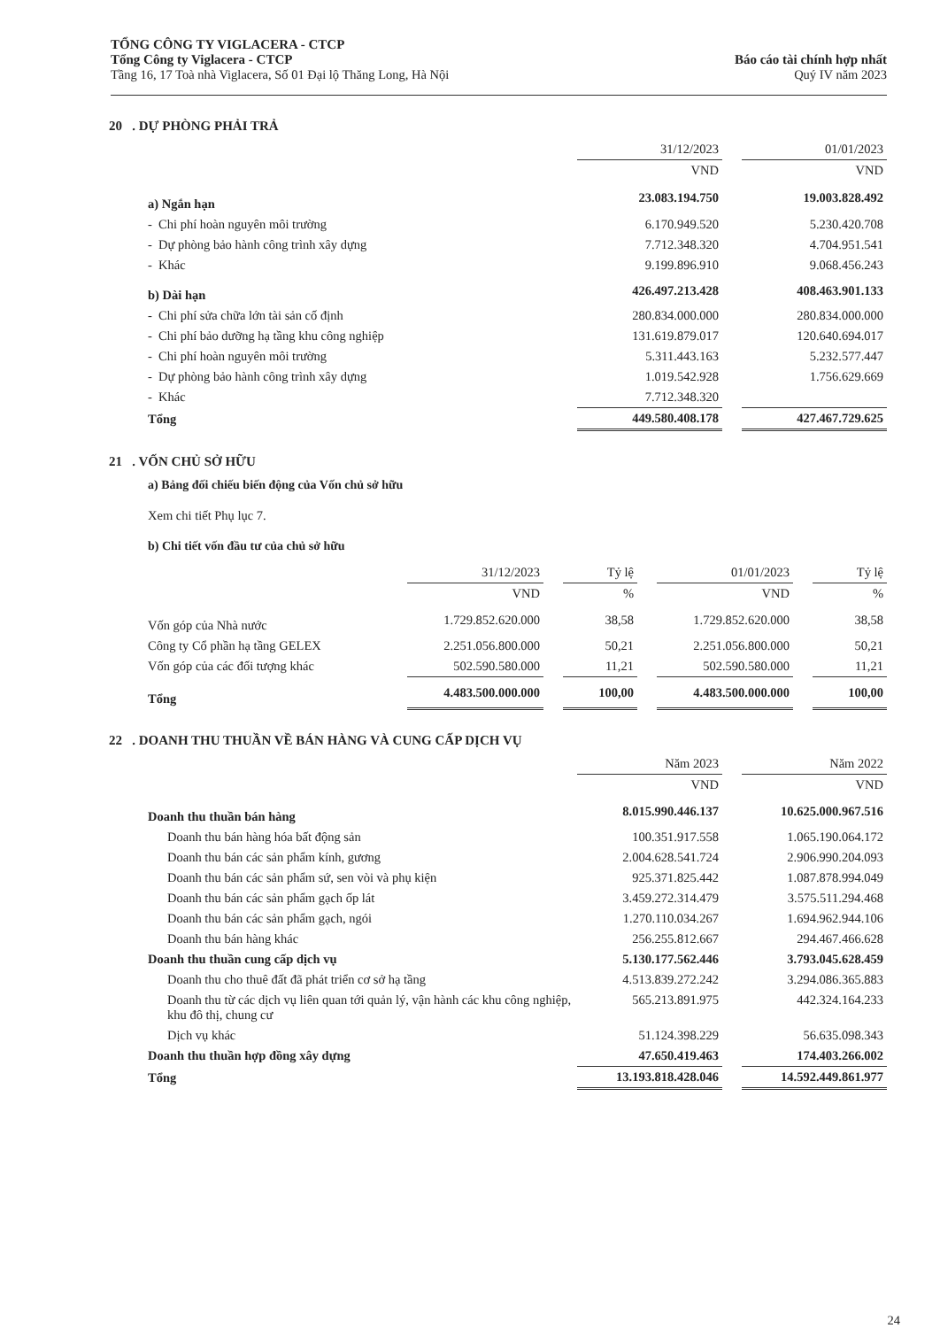TỔNG CÔNG TY VIGLACERA - CTCP
Tổng Công ty Viglacera - CTCP
Tầng 16, 17 Toà nhà Viglacera, Số 01 Đại lộ Thăng Long, Hà Nội
Báo cáo tài chính hợp nhất
Quý IV năm 2023
20 . DỰ PHÒNG PHẢI TRẢ
| | 31/12/2023 | | 01/01/2023 |
| --- | --- | --- | --- |
| | VND | | VND |
| a) Ngắn hạn | 23.083.194.750 | | 19.003.828.492 |
| - Chi phí hoàn nguyên môi trường | 6.170.949.520 | | 5.230.420.708 |
| - Dự phòng bảo hành công trình xây dựng | 7.712.348.320 | | 4.704.951.541 |
| - Khác | 9.199.896.910 | | 9.068.456.243 |
| b) Dài hạn | 426.497.213.428 | | 408.463.901.133 |
| - Chi phí sửa chữa lớn tài sản cố định | 280.834.000.000 | | 280.834.000.000 |
| - Chi phí bảo dưỡng hạ tầng khu công nghiệp | 131.619.879.017 | | 120.640.694.017 |
| - Chi phí hoàn nguyên môi trường | 5.311.443.163 | | 5.232.577.447 |
| - Dự phòng bảo hành công trình xây dựng | 1.019.542.928 | | 1.756.629.669 |
| - Khác | 7.712.348.320 | | |
| Tổng | 449.580.408.178 | | 427.467.729.625 |
21 . VỐN CHỦ SỞ HỮU
a) Bảng đối chiếu biến động của Vốn chủ sở hữu
Xem chi tiết Phụ lục 7.
b) Chi tiết vốn đầu tư của chủ sở hữu
| | 31/12/2023 | | Tỷ lệ | | 01/01/2023 | | Tỷ lệ |
| --- | --- | --- | --- | --- | --- | --- | --- |
| | VND | | % | | VND | | % |
| Vốn góp của Nhà nước | 1.729.852.620.000 | | 38,58 | | 1.729.852.620.000 | | 38,58 |
| Công ty Cổ phần hạ tầng GELEX | 2.251.056.800.000 | | 50,21 | | 2.251.056.800.000 | | 50,21 |
| Vốn góp của các đối tượng khác | 502.590.580.000 | | 11,21 | | 502.590.580.000 | | 11,21 |
| Tổng | 4.483.500.000.000 | | 100,00 | | 4.483.500.000.000 | | 100,00 |
22 . DOANH THU THUẦN VỀ BÁN HÀNG VÀ CUNG CẤP DỊCH VỤ
| | Năm 2023 | | Năm 2022 |
| --- | --- | --- | --- |
| | VND | | VND |
| Doanh thu thuần bán hàng | 8.015.990.446.137 | | 10.625.000.967.516 |
| Doanh thu bán hàng hóa bất động sản | 100.351.917.558 | | 1.065.190.064.172 |
| Doanh thu bán các sản phẩm kính, gương | 2.004.628.541.724 | | 2.906.990.204.093 |
| Doanh thu bán các sản phẩm sứ, sen vòi và phụ kiện | 925.371.825.442 | | 1.087.878.994.049 |
| Doanh thu bán các sản phẩm gạch ốp lát | 3.459.272.314.479 | | 3.575.511.294.468 |
| Doanh thu bán các sản phẩm gạch, ngói | 1.270.110.034.267 | | 1.694.962.944.106 |
| Doanh thu bán hàng khác | 256.255.812.667 | | 294.467.466.628 |
| Doanh thu thuần cung cấp dịch vụ | 5.130.177.562.446 | | 3.793.045.628.459 |
| Doanh thu cho thuê đất đã phát triển cơ sở hạ tầng | 4.513.839.272.242 | | 3.294.086.365.883 |
| Doanh thu từ các dịch vụ liên quan tới quản lý, vận hành các khu công nghiệp, khu đô thị, chung cư | 565.213.891.975 | | 442.324.164.233 |
| Dịch vụ khác | 51.124.398.229 | | 56.635.098.343 |
| Doanh thu thuần hợp đồng xây dựng | 47.650.419.463 | | 174.403.266.002 |
| Tổng | 13.193.818.428.046 | | 14.592.449.861.977 |
24